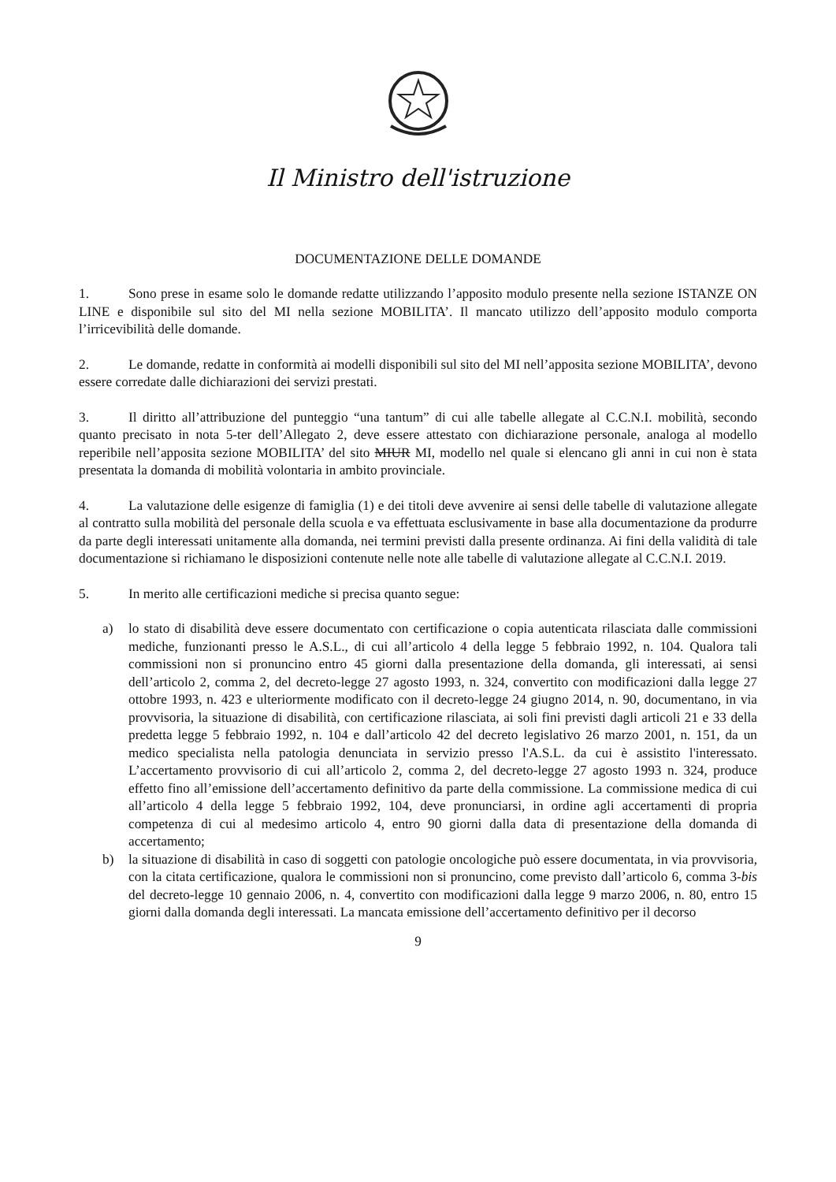Il Ministro dell'istruzione
DOCUMENTAZIONE DELLE DOMANDE
1. Sono prese in esame solo le domande redatte utilizzando l’apposito modulo presente nella sezione ISTANZE ON LINE e disponibile sul sito del MI nella sezione MOBILITA’. Il mancato utilizzo dell’apposito modulo comporta l’irricevibilità delle domande.
2. Le domande, redatte in conformità ai modelli disponibili sul sito del MI nell’apposita sezione MOBILITA’, devono essere corredate dalle dichiarazioni dei servizi prestati.
3. Il diritto all’attribuzione del punteggio “una tantum” di cui alle tabelle allegate al C.C.N.I. mobilità, secondo quanto precisato in nota 5-ter dell’Allegato 2, deve essere attestato con dichiarazione personale, analoga al modello reperibile nell’apposita sezione MOBILITA’ del sito MIUR MI, modello nel quale si elencano gli anni in cui non è stata presentata la domanda di mobilità volontaria in ambito provinciale.
4. La valutazione delle esigenze di famiglia (1) e dei titoli deve avvenire ai sensi delle tabelle di valutazione allegate al contratto sulla mobilità del personale della scuola e va effettuata esclusivamente in base alla documentazione da produrre da parte degli interessati unitamente alla domanda, nei termini previsti dalla presente ordinanza. Ai fini della validità di tale documentazione si richiamano le disposizioni contenute nelle note alle tabelle di valutazione allegate al C.C.N.I. 2019.
5. In merito alle certificazioni mediche si precisa quanto segue:
a) lo stato di disabilità deve essere documentato con certificazione o copia autenticata rilasciata dalle commissioni mediche, funzionanti presso le A.S.L., di cui all’articolo 4 della legge 5 febbraio 1992, n. 104. Qualora tali commissioni non si pronuncino entro 45 giorni dalla presentazione della domanda, gli interessati, ai sensi dell’articolo 2, comma 2, del decreto-legge 27 agosto 1993, n. 324, convertito con modificazioni dalla legge 27 ottobre 1993, n. 423 e ulteriormente modificato con il decreto-legge 24 giugno 2014, n. 90, documentano, in via provvisoria, la situazione di disabilità, con certificazione rilasciata, ai soli fini previsti dagli articoli 21 e 33 della predetta legge 5 febbraio 1992, n. 104 e dall’articolo 42 del decreto legislativo 26 marzo 2001, n. 151, da un medico specialista nella patologia denunciata in servizio presso l'A.S.L. da cui è assistito l'interessato. L’accertamento provvisorio di cui all’articolo 2, comma 2, del decreto-legge 27 agosto 1993 n. 324, produce effetto fino all’emissione dell’accertamento definitivo da parte della commissione. La commissione medica di cui all’articolo 4 della legge 5 febbraio 1992, 104, deve pronunciarsi, in ordine agli accertamenti di propria competenza di cui al medesimo articolo 4, entro 90 giorni dalla data di presentazione della domanda di accertamento;
b) la situazione di disabilità in caso di soggetti con patologie oncologiche può essere documentata, in via provvisoria, con la citata certificazione, qualora le commissioni non si pronuncino, come previsto dall’articolo 6, comma 3-bis del decreto-legge 10 gennaio 2006, n. 4, convertito con modificazioni dalla legge 9 marzo 2006, n. 80, entro 15 giorni dalla domanda degli interessati. La mancata emissione dell’accertamento definitivo per il decorso
9